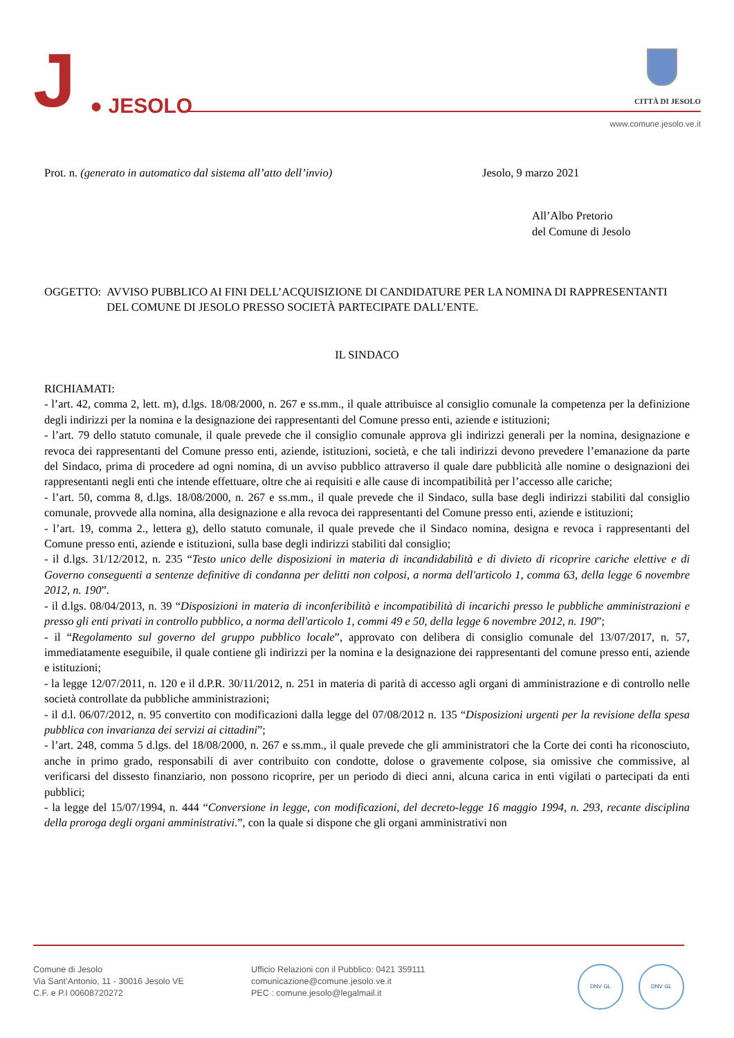J
● JESOLO
CITTÀ DI JESOLO
www.comune.jesolo.ve.it
Prot. n. (generato in automatico dal sistema all’atto dell’invio)
Jesolo, 9 marzo 2021
All’Albo Pretorio
del Comune di Jesolo
OGGETTO: AVVISO PUBBLICO AI FINI DELL’ACQUISIZIONE DI CANDIDATURE PER LA NOMINA DI RAPPRESENTANTI DEL COMUNE DI JESOLO PRESSO SOCIETÀ PARTECIPATE DALL’ENTE.
IL SINDACO
RICHIAMATI:
- l’art. 42, comma 2, lett. m), d.lgs. 18/08/2000, n. 267 e ss.mm., il quale attribuisce al consiglio comunale la competenza per la definizione degli indirizzi per la nomina e la designazione dei rappresentanti del Comune presso enti, aziende e istituzioni;
- l’art. 79 dello statuto comunale, il quale prevede che il consiglio comunale approva gli indirizzi generali per la nomina, designazione e revoca dei rappresentanti del Comune presso enti, aziende, istituzioni, società, e che tali indirizzi devono prevedere l’emanazione da parte del Sindaco, prima di procedere ad ogni nomina, di un avviso pubblico attraverso il quale dare pubblicità alle nomine o designazioni dei rappresentanti negli enti che intende effettuare, oltre che ai requisiti e alle cause di incompatibilità per l’accesso alle cariche;
- l’art. 50, comma 8, d.lgs. 18/08/2000, n. 267 e ss.mm., il quale prevede che il Sindaco, sulla base degli indirizzi stabiliti dal consiglio comunale, provvede alla nomina, alla designazione e alla revoca dei rappresentanti del Comune presso enti, aziende e istituzioni;
- l’art. 19, comma 2., lettera g), dello statuto comunale, il quale prevede che il Sindaco nomina, designa e revoca i rappresentanti del Comune presso enti, aziende e istituzioni, sulla base degli indirizzi stabiliti dal consiglio;
- il d.lgs. 31/12/2012, n. 235 “Testo unico delle disposizioni in materia di incandidabilità e di divieto di ricoprire cariche elettive e di Governo conseguenti a sentenze definitive di condanna per delitti non colposi, a norma dell'articolo 1, comma 63, della legge 6 novembre 2012, n. 190”.
- il d.lgs. 08/04/2013, n. 39 “Disposizioni in materia di inconferibilità e incompatibilità di incarichi presso le pubbliche amministrazioni e presso gli enti privati in controllo pubblico, a norma dell'articolo 1, commi 49 e 50, della legge 6 novembre 2012, n. 190”;
- il “Regolamento sul governo del gruppo pubblico locale”, approvato con delibera di consiglio comunale del 13/07/2017, n. 57, immediatamente eseguibile, il quale contiene gli indirizzi per la nomina e la designazione dei rappresentanti del comune presso enti, aziende e istituzioni;
- la legge 12/07/2011, n. 120 e il d.P.R. 30/11/2012, n. 251 in materia di parità di accesso agli organi di amministrazione e di controllo nelle società controllate da pubbliche amministrazioni;
- il d.l. 06/07/2012, n. 95 convertito con modificazioni dalla legge del 07/08/2012 n. 135 “Disposizioni urgenti per la revisione della spesa pubblica con invarianza dei servizi ai cittadini”;
- l’art. 248, comma 5 d.lgs. del 18/08/2000, n. 267 e ss.mm., il quale prevede che gli amministratori che la Corte dei conti ha riconosciuto, anche in primo grado, responsabili di aver contribuito con condotte, dolose o gravemente colpose, sia omissive che commissive, al verificarsi del dissesto finanziario, non possono ricoprire, per un periodo di dieci anni, alcuna carica in enti vigilati o partecipati da enti pubblici;
- la legge del 15/07/1994, n. 444 “Conversione in legge, con modificazioni, del decreto-legge 16 maggio 1994, n. 293, recante disciplina della proroga degli organi amministrativi.”, con la quale si dispone che gli organi amministrativi non
Comune di Jesolo
Via Sant’Antonio, 11 - 30016 Jesolo VE
C.F. e P.I 00608720272
Ufficio Relazioni con il Pubblico: 0421 359111
comunicazione@comune.jesolo.ve.it
PEC : comune.jesolo@legalmail.it
DNV·GL DNV·GL